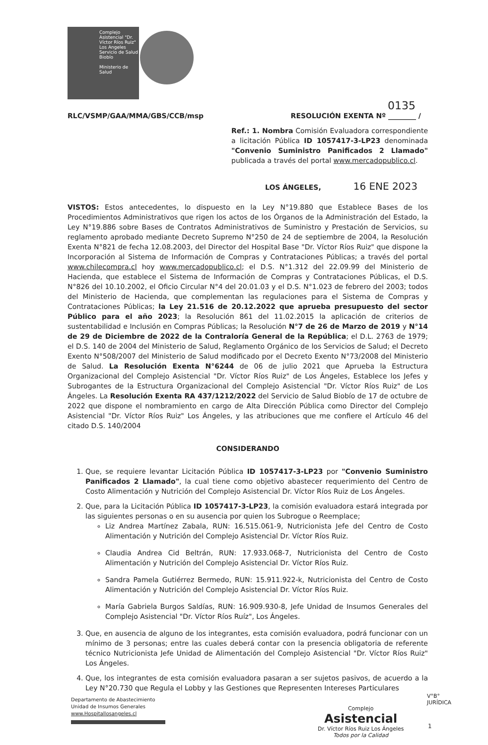Complejo Asistencial "Dr. Víctor Ríos Ruiz" Los Angeles
Servicio de Salud Biobío
Ministerio de Salud
0135
RLC/VSMP/GAA/MMA/GBS/CCB/msp RESOLUCIÓN EXENTA Nº ________ /
Ref.: 1. Nombra Comisión Evaluadora correspondiente a licitación Pública ID 1057417-3-LP23 denominada "Convenio Suministro Panificados 2 Llamado" publicada a través del portal www.mercadopublico.cl.
LOS ÁNGELES, 16 ENE 2023
VISTOS: Estos antecedentes, lo dispuesto en la Ley N°19.880 que Establece Bases de los Procedimientos Administrativos que rigen los actos de los Órganos de la Administración del Estado, la Ley N°19.886 sobre Bases de Contratos Administrativos de Suministro y Prestación de Servicios, su reglamento aprobado mediante Decreto Supremo N°250 de 24 de septiembre de 2004, la Resolución Exenta N°821 de fecha 12.08.2003, del Director del Hospital Base "Dr. Víctor Ríos Ruiz" que dispone la Incorporación al Sistema de Información de Compras y Contrataciones Públicas; a través del portal www.chilecompra.cl hoy www.mercadopublico.cl; el D.S. N°1.312 del 22.09.99 del Ministerio de Hacienda, que establece el Sistema de Información de Compras y Contrataciones Públicas, el D.S. N°826 del 10.10.2002, el Oficio Circular N°4 del 20.01.03 y el D.S. N°1.023 de febrero del 2003; todos del Ministerio de Hacienda, que complementan las regulaciones para el Sistema de Compras y Contrataciones Públicas; la Ley 21.516 de 20.12.2022 que aprueba presupuesto del sector Público para el año 2023; la Resolución 861 del 11.02.2015 la aplicación de criterios de sustentabilidad e Inclusión en Compras Públicas; la Resolución N°7 de 26 de Marzo de 2019 y N°14 de 29 de Diciembre de 2022 de la Contraloría General de la República; el D.L. 2763 de 1979; el D.S. 140 de 2004 del Ministerio de Salud, Reglamento Orgánico de los Servicios de Salud; el Decreto Exento N°508/2007 del Ministerio de Salud modificado por el Decreto Exento N°73/2008 del Ministerio de Salud. La Resolución Exenta N°6244 de 06 de julio 2021 que Aprueba la Estructura Organizacional del Complejo Asistencial "Dr. Víctor Ríos Ruiz" de Los Ángeles, Establece los Jefes y Subrogantes de la Estructura Organizacional del Complejo Asistencial "Dr. Víctor Ríos Ruiz" de Los Ángeles. La Resolución Exenta RA 437/1212/2022 del Servicio de Salud Biobío de 17 de octubre de 2022 que dispone el nombramiento en cargo de Alta Dirección Pública como Director del Complejo Asistencial "Dr. Víctor Ríos Ruiz" Los Ángeles, y las atribuciones que me confiere el Artículo 46 del citado D.S. 140/2004
CONSIDERANDO
1. Que, se requiere levantar Licitación Pública ID 1057417-3-LP23 por "Convenio Suministro Panificados 2 Llamado", la cual tiene como objetivo abastecer requerimiento del Centro de Costo Alimentación y Nutrición del Complejo Asistencial Dr. Víctor Ríos Ruiz de Los Ángeles.
2. Que, para la Licitación Pública ID 1057417-3-LP23, la comisión evaluadora estará integrada por las siguientes personas o en su ausencia por quien los Subrogue o Reemplace;
Liz Andrea Martínez Zabala, RUN: 16.515.061-9, Nutricionista Jefe del Centro de Costo Alimentación y Nutrición del Complejo Asistencial Dr. Víctor Ríos Ruiz.
Claudia Andrea Cid Beltrán, RUN: 17.933.068-7, Nutricionista del Centro de Costo Alimentación y Nutrición del Complejo Asistencial Dr. Víctor Ríos Ruiz.
Sandra Pamela Gutiérrez Bermedo, RUN: 15.911.922-k, Nutricionista del Centro de Costo Alimentación y Nutrición del Complejo Asistencial Dr. Víctor Ríos Ruiz.
María Gabriela Burgos Saldías, RUN: 16.909.930-8, Jefe Unidad de Insumos Generales del Complejo Asistencial "Dr. Víctor Ríos Ruíz", Los Ángeles.
3. Que, en ausencia de alguno de los integrantes, esta comisión evaluadora, podrá funcionar con un mínimo de 3 personas; entre las cuales deberá contar con la presencia obligatoria de referente técnico Nutricionista Jefe Unidad de Alimentación del Complejo Asistencial "Dr. Víctor Ríos Ruiz" Los Ángeles.
4. Que, los integrantes de esta comisión evaluadora pasaran a ser sujetos pasivos, de acuerdo a la Ley N°20.730 que Regula el Lobby y las Gestiones que Representen Intereses Particulares
Departamento de Abastecimiento
Unidad de Insumos Generales
www.Hospitallosangeles.cl
Complejo
Asistencial
Dr. Víctor Ríos Ruiz Los Ángeles
Todos por la Calidad
V°B°
JURÍDICA
1